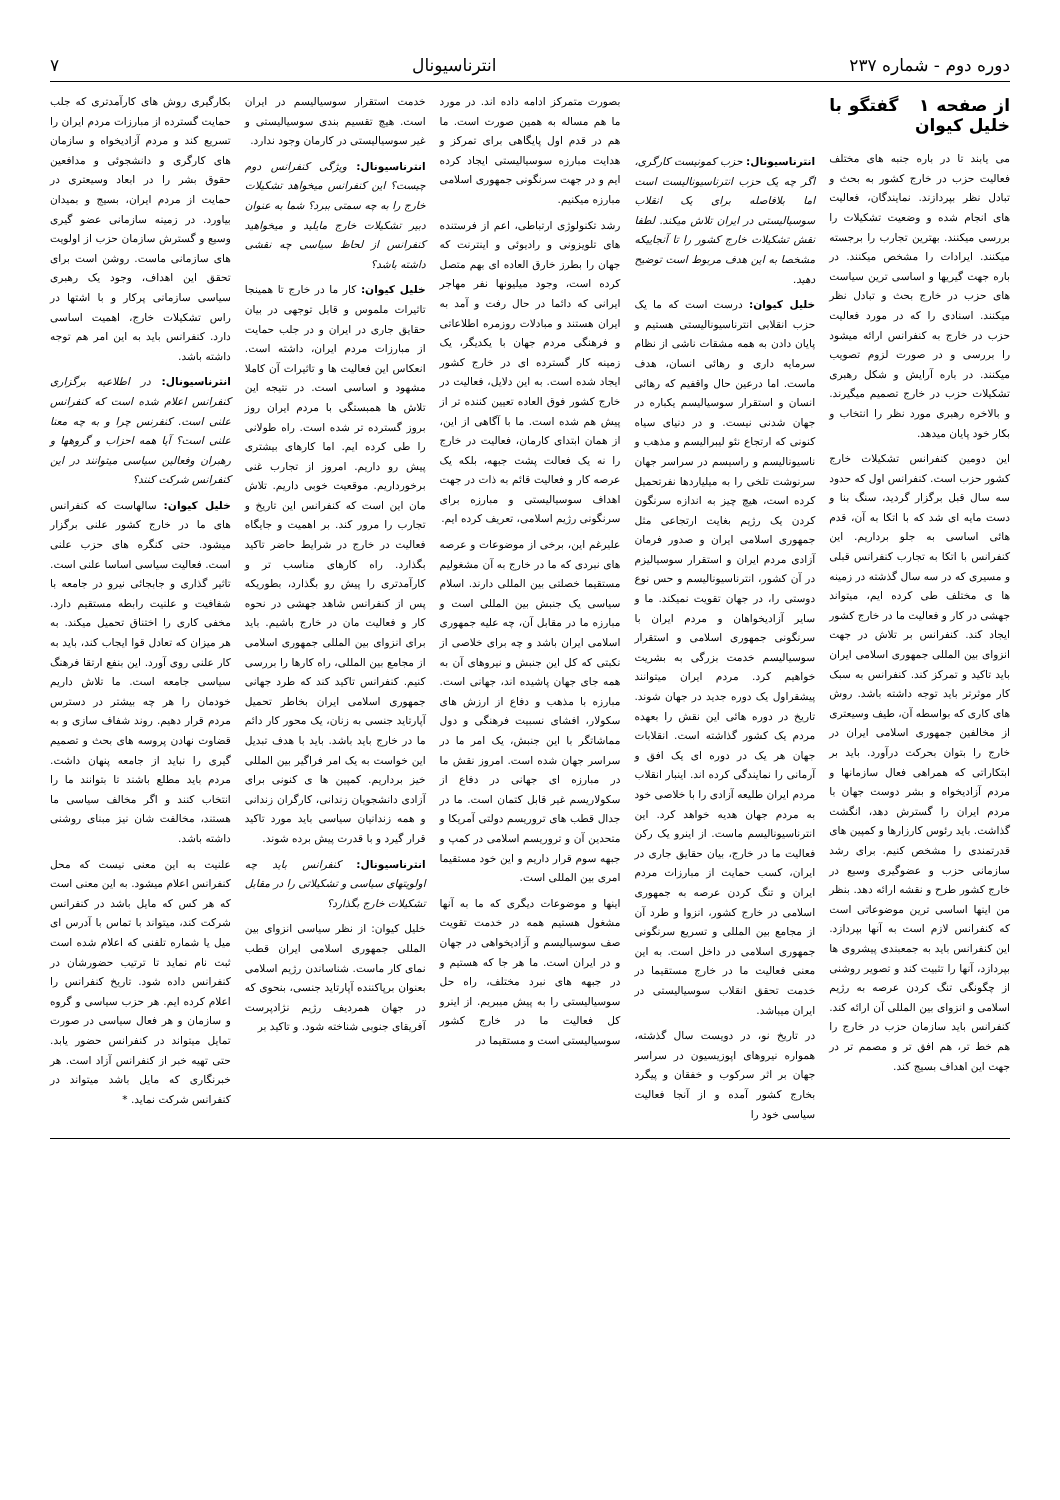دوره دوم - شماره ۲۳۷ انترناسیونال ۷
از صفحه ۱ گفتگو با خلیل کیوان
می یابند تا در باره جنبه های مختلف فعالیت حزب در خارج کشور به بحث و تبادل نظر بپردازند. نمایندگان، فعالیت های انجام شده و وضعیت تشکیلات را بررسی میکنند. بهترین تجارب را برجسته میکنند. ایرادات را مشخص میکنند. در باره جهت گیریها و اساسی ترین سیاست های حزب در خارج بحث و تبادل نظر میکنند. اسنادی را که در مورد فعالیت حزب در خارج به کنفرانس ارائه میشود را بررسی و در صورت لزوم تصویب میکنند. در باره آرایش و شکل رهبری تشکیلات حزب در خارج تصمیم میگیرند. و بالاخره رهبری مورد نظر را انتخاب و بکار خود پایان میدهد.
این دومین کنفرانس تشکیلات خارج کشور حزب است. کنفرانس اول که حدود سه سال قبل برگزار گردید، سنگ بنا و دست مایه ای شد که با اتکا به آن، قدم هائی اساسی به جلو برداریم. این کنفرانس با اتکا به تجارب کنفرانس قبلی و مسیری که در سه سال گذشته در زمینه ها ی مختلف طی کرده ایم، میتواند جهشی در کار و فعالیت ما در خارج کشور ایجاد کند. کنفرانس بر تلاش در جهت انزوای بین المللی جمهوری اسلامی ایران باید تاکید و تمرکز کند. کنفرانس به سبک کار موثرتر باید توجه داشته باشد. روش های کاری که بواسطه آن، طیف وسیعتری از مخالفین جمهوری اسلامی ایران در خارج را بتوان بحرکت درآورد. باید بر ابتکاراتی که همراهی فعال سازمانها و مردم آزادیخواه و بشر دوست جهان با مردم ایران را گسترش دهد، انگشت گذاشت. باید رئوس کارزارها و کمپین های قدرتمندی را مشخص کنیم. برای رشد سازمانی حزب و عضوگیری وسیع در خارج کشور طرح و نقشه ارائه دهد. بنظر من اینها اساسی ترین موضوعاتی است که کنفرانس لازم است به آنها بپردازد. این کنفرانس باید به جمعبندی پیشروی ها بپردازد، آنها را تثبیت کند و تصویر روشنی از چگونگی تنگ کردن عرصه به رژیم اسلامی و انزوای بین المللی آن ارائه کند. کنفرانس باید سازمان حزب در خارج را هم خط تر، هم افق تر و مصمم تر در جهت این اهداف بسیج کند.
انترناسیونال: حزب کمونیست کارگری، اگر چه یک حزب انترناسیونالیست است اما بلافاصله برای یک انقلاب سوسیالیستی در ایران تلاش میکند. لطفا نقش تشکیلات خارج کشور را تا آنجاییکه مشخصا به این هدف مربوط است توضیح دهید.
خلیل کیوان: درست است که ما یک حزب انقلابی انترناسیونالیستی هستیم و پایان دادن به همه مشقات ناشی از نظام سرمایه داری و رهائی انسان، هدف ماست. اما درعین حال واقفیم که رهائی انسان و استقرار سوسیالیسم یکباره در جهان شدنی نیست. و در دنیای سیاه کنونی که ارتجاع نئو لیبرالیسم و مذهب و ناسیونالیسم و راسیسم در سراسر جهان سرنوشت تلخی را به میلیاردها نفرتحمیل کرده است، هیچ چیز به اندازه سرنگون کردن یک رژیم بغایت ارتجاعی مثل جمهوری اسلامی ایران و صدور فرمان آزادی مردم ایران و استقرار سوسیالیزم در آن کشور، انترناسیونالیسم و حس نوع دوستی را، در جهان تقویت نمیکند. ما و سایر آزادیخواهان و مردم ایران با سرنگونی جمهوری اسلامی و استقرار سوسیالیسم خدمت بزرگی به بشریت خواهیم کرد. مردم ایران میتوانند پیشقراول یک دوره جدید در جهان شوند. تاریخ در دوره هائی این نقش را بعهده مردم یک کشور گذاشته است. انقلابات جهان هر یک در دوره ای یک افق و آرمانی را نمایندگی کرده اند. اینبار انقلاب مردم ایران طلیعه آزادی را با خلاصی خود به مردم جهان هدیه خواهد کرد. این انترناسیونالیسم ماست. از اینرو یک رکن فعالیت ما در خارج، بیان حقایق جاری در ایران، کسب حمایت از مبارزات مردم ایران و تنگ کردن عرصه به جمهوری اسلامی در خارج کشور، انزوا و طرد آن از مجامع بین المللی و تسریع سرنگونی جمهوری اسلامی در داخل است. به این معنی فعالیت ما در خارج مستقیما در خدمت تحقق انقلاب سوسیالیستی در ایران میباشد.
در تاریخ نو، در دویست سال گذشته، همواره نیروهای اپوزیسیون در سراسر جهان بر اثر سرکوب و خفقان و پیگرد بخارج کشور آمده و از آنجا فعالیت سیاسی خود را
بصورت متمرکز ادامه داده اند. در مورد ما هم مساله به همین صورت است. ما هم در قدم اول پایگاهی برای تمرکز و هدایت مبارزه سوسیالیستی ایجاد کرده ایم و در جهت سرنگونی جمهوری اسلامی مبارزه میکنیم.
رشد تکنولوژی ارتباطی، اعم از فرستنده های تلویزونی و رادیوئی و اینترنت که جهان را بطرز خارق العاده ای بهم متصل کرده است، وجود میلیونها نفر مهاجر ایرانی که دائما در حال رفت و آمد به ایران هستند و مبادلات روزمره اطلاعاتی و فرهنگی مردم جهان با یکدیگر، یک زمینه کار گسترده ای در خارج کشور ایجاد شده است. به این دلایل، فعالیت در خارج کشور فوق العاده تعیین کننده تر از پیش هم شده است. ما با آگاهی از این، از همان ابتدای کارمان، فعالیت در خارج را نه یک فعالت پشت جبهه، بلکه یک عرصه کار و فعالیت قائم به ذات در جهت اهداف سوسیالیستی و مبارزه برای سرنگونی رژیم اسلامی، تعریف کرده ایم.
علیرغم این، برخی از موضوعات و عرصه های نبردی که ما در خارج به آن مشغولیم مستقیما خصلتی بین المللی دارند. اسلام سیاسی یک جنبش بین المللی است و مبارزه ما در مقابل آن، چه علیه جمهوری اسلامی ایران باشد و چه برای خلاصی از نکبتی که کل این جنبش و نیروهای آن به همه جای جهان پاشیده اند، جهانی است. مبارزه با مذهب و دفاع از ارزش های سکولار، افشای نسبیت فرهنگی و دول مماشاتگر با این جنبش، یک امر ما در سراسر جهان شده است. امروز نقش ما در مبارزه ای جهانی در دفاع از سکولاریسم غیر قابل کتمان است. ما در جدال قطب های تروریسم دولتی آمریکا و متحدین آن و تروریسم اسلامی در کمپ و جبهه سوم قرار داریم و این خود مستقیما امری بین المللی است.
اینها و موضوعات دیگری که ما به آنها مشغول هستیم همه در خدمت تقویت صف سوسیالیسم و آزادیخواهی در جهان و در ایران است. ما هر جا که هستیم و در جبهه های نبرد مختلف، راه حل سوسیالیستی را به پیش میبریم. از اینرو کل فعالیت ما در خارج کشور سوسیالیستی است و مستقیما در
خدمت استقرار سوسیالیسم در ایران است. هیچ تقسیم بندی سوسیالیستی و غیر سوسیالیستی در کارمان وجود ندارد.
انترناسیونال: ویژگی کنفرانس دوم چیست؟ این کنفرانس میخواهد تشکیلات خارج را به چه سمتی ببرد؟ شما به عنوان دبیر تشکیلات خارج مایلید و میخواهید کنفرانس از لحاظ سیاسی چه نقشی داشته باشد؟
خلیل کیوان: کار ما در خارج تا همینجا تاثیرات ملموس و قابل توجهی در بیان حقایق جاری در ایران و در جلب حمایت از مبارزات مردم ایران، داشته است. انعکاس این فعالیت ها و تاثیرات آن کاملا مشهود و اساسی است. در نتیجه این تلاش ها همبستگی با مردم ایران روز بروز گسترده تر شده است. راه طولانی را طی کرده ایم. اما کارهای بیشتری پیش رو داریم. امروز از تجارب غنی برخورداریم. موقعیت خوبی داریم. تلاش مان این است که کنفرانس این تاریخ و تجارب را مرور کند. بر اهمیت و جایگاه فعالیت در خارج در شرایط حاضر تاکید بگذارد. راه کارهای مناسب تر و کارآمدتری را پیش رو بگذارد، بطوریکه پس از کنفرانس شاهد جهشی در نحوه کار و فعالیت مان در خارج باشیم. باید برای انزوای بین المللی جمهوری اسلامی از مجامع بین المللی، راه کارها را بررسی کنیم. کنفرانس تاکید کند که طرد جهانی جمهوری اسلامی ایران بخاطر تحمیل آپارتاید جنسی به زنان، یک محور کار دائم ما در خارج باید باشد. باید با هدف تبدیل این خواست به یک امر فراگیر بین المللی خیز برداریم. کمپین ها ی کنونی برای آزادی دانشجویان زندانی، کارگران زندانی و همه زندانیان سیاسی باید مورد تاکید قرار گیرد و با قدرت پیش برده شوند.
انترناسیونال: کنفرانس باید چه اولویتهای سیاسی و تشکیلاتی را در مقابل تشکیلات خارج بگذارد؟
خلیل کیوان: از نظر سیاسی انزوای بین المللی جمهوری اسلامی ایران قطب نمای کار ماست. شناساندن رژیم اسلامی بعنوان برپاکننده آپارتاید جنسی، بنحوی که در جهان همردیف رژیم نژادپرست آفریقای جنوبی شناخته شود. و تاکید بر
بکارگیری روش های کارآمدتری که جلب حمایت گسترده از مبارزات مردم ایران را تسریع کند و مردم آزادیخواه و سازمان های کارگری و دانشجوئی و مدافعین حقوق بشر را در ابعاد وسیعتری در حمایت از مردم ایران، بسیج و بمیدان بیاورد. در زمینه سازمانی عضو گیری وسیع و گسترش سازمان حزب از اولویت های سازمانی ماست. روشن است برای تحقق این اهداف، وجود یک رهبری سیاسی سازمانی پرکار و با اشتها در راس تشکیلات خارج، اهمیت اساسی دارد. کنفرانس باید به این امر هم توجه داشته باشد.
انترناسیونال: در اطلاعیه برگزاری کنفرانس اعلام شده است که کنفرانس علنی است. کنفرنس چرا و به چه معنا علنی است؟ آیا همه احزاب و گروهها و رهبران وفعالین سیاسی میتوانند در این کنفرانس شرکت کنند؟
خلیل کیوان: سالهاست که کنفرانس های ما در خارج کشور علنی برگزار میشود. حتی کنگره های حزب علنی است. فعالیت سیاسی اساسا علنی است. تاثیر گذاری و جابجائی نیرو در جامعه با شفافیت و علنیت رابطه مستقیم دارد. مخفی کاری را اختناق تحمیل میکند. به هر میزان که تعادل قوا ایجاب کند، باید به کار علنی روی آورد. این بنفع ارتقا فرهنگ سیاسی جامعه است. ما تلاش داریم خودمان را هر چه بیشتر در دسترس مردم قرار دهیم. روند شفاف سازی و به قضاوت نهادن پروسه های بحث و تصمیم گیری را نباید از جامعه پنهان داشت. مردم باید مطلع باشند تا بتوانند ما را انتخاب کنند و اگر مخالف سیاسی ما هستند، مخالفت شان نیز مبنای روشنی داشته باشد.
علنیت به این معنی نیست که محل کنفرانس اعلام میشود. به این معنی است که هر کس که مایل باشد در کنفرانس شرکت کند، میتواند با تماس با آدرس ای میل یا شماره تلفنی که اعلام شده است ثبت نام نماید تا ترتیب حضورشان در کنفرانس داده شود. تاریخ کنفرانس را اعلام کرده ایم. هر حزب سیاسی و گروه و سازمان و هر فعال سیاسی در صورت تمایل میتواند در کنفرانس حضور یابد. حتی تهیه خبر از کنفرانس آزاد است. هر خبرنگاری که مایل باشد میتواند در کنفرانس شرکت نماید. *